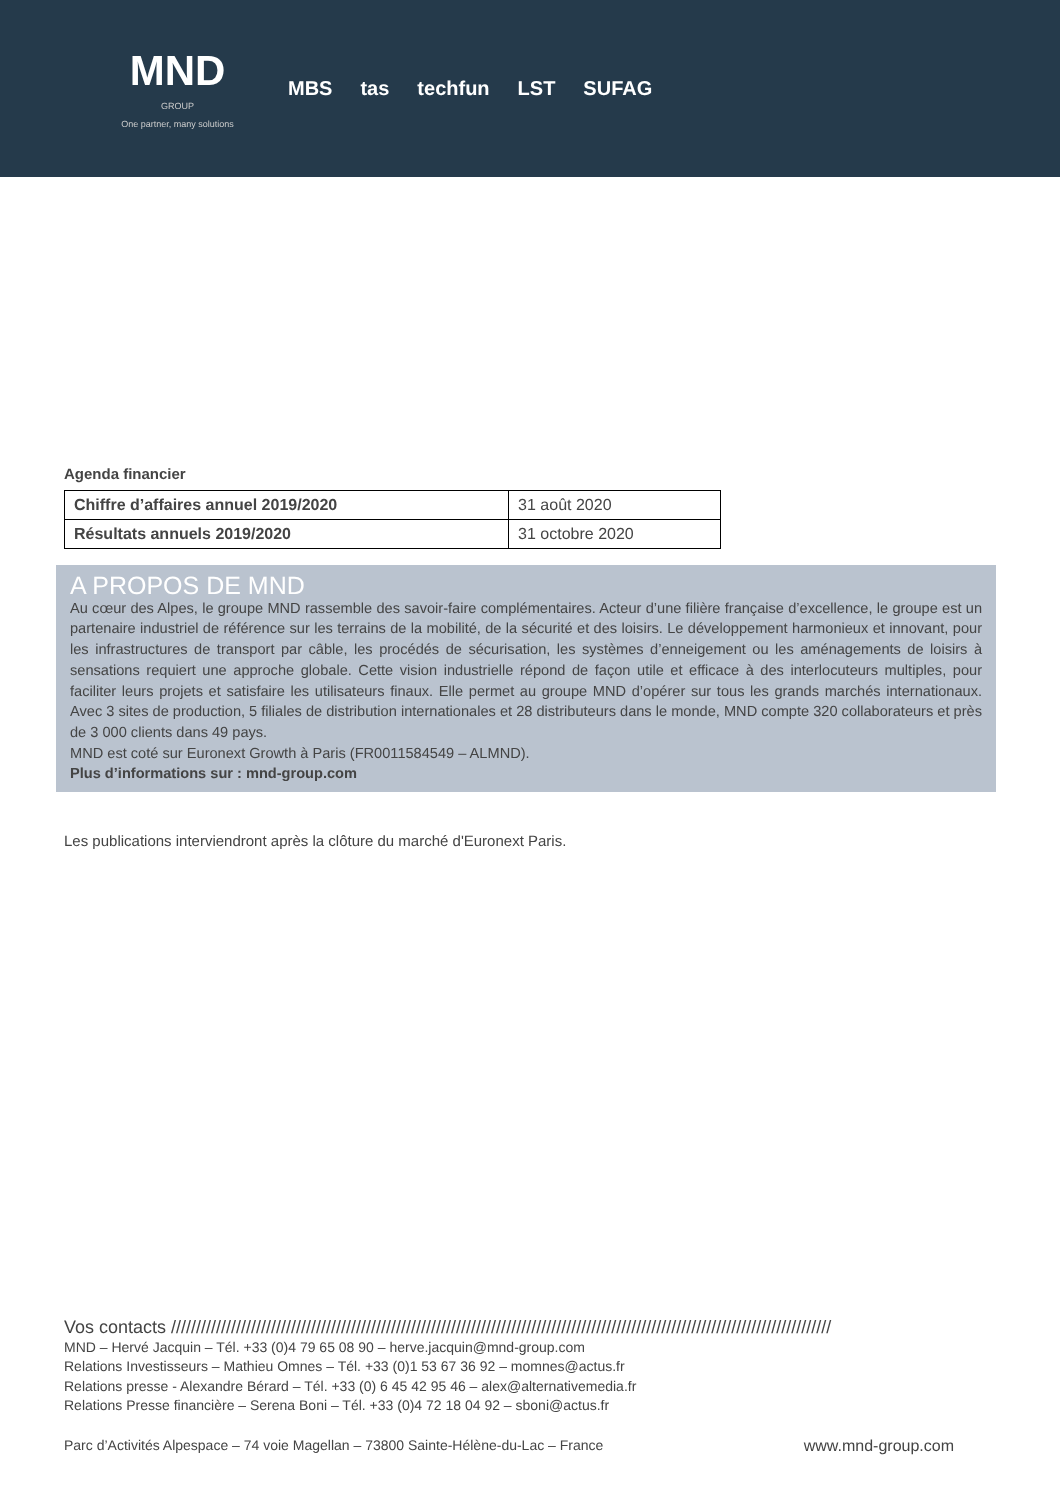MND
GROUP
One partner, many solutions
MBS tas techfun LST SUFAG
Agenda financier
| Chiffre d’affaires annuel 2019/2020 | 31 août 2020 |
| Résultats annuels 2019/2020 | 31 octobre 2020 |
A PROPOS DE MND
Au cœur des Alpes, le groupe MND rassemble des savoir-faire complémentaires. Acteur d’une filière française d’excellence, le groupe est un partenaire industriel de référence sur les terrains de la mobilité, de la sécurité et des loisirs. Le développement harmonieux et innovant, pour les infrastructures de transport par câble, les procédés de sécurisation, les systèmes d’enneigement ou les aménagements de loisirs à sensations requiert une approche globale. Cette vision industrielle répond de façon utile et efficace à des interlocuteurs multiples, pour faciliter leurs projets et satisfaire les utilisateurs finaux. Elle permet au groupe MND d’opérer sur tous les grands marchés internationaux. Avec 3 sites de production, 5 filiales de distribution internationales et 28 distributeurs dans le monde, MND compte 320 collaborateurs et près de 3 000 clients dans 49 pays.
MND est coté sur Euronext Growth à Paris (FR0011584549 – ALMND).
Plus d’informations sur : mnd-group.com
Les publications interviendront après la clôture du marché d'Euronext Paris.
Vos contacts ////////////////////////////////////////////////////////////////////////////////////////////////////////////////////////////////////
MND – Hervé Jacquin – Tél. +33 (0)4 79 65 08 90 – herve.jacquin@mnd-group.com
Relations Investisseurs – Mathieu Omnes – Tél. +33 (0)1 53 67 36 92 – momnes@actus.fr
Relations presse - Alexandre Bérard – Tél. +33 (0) 6 45 42 95 46 – alex@alternativemedia.fr
Relations Presse financière – Serena Boni – Tél. +33 (0)4 72 18 04 92 – sboni@actus.fr
Parc d’Activités Alpespace – 74 voie Magellan – 73800 Sainte-Hélène-du-Lac – France www.mnd-group.com